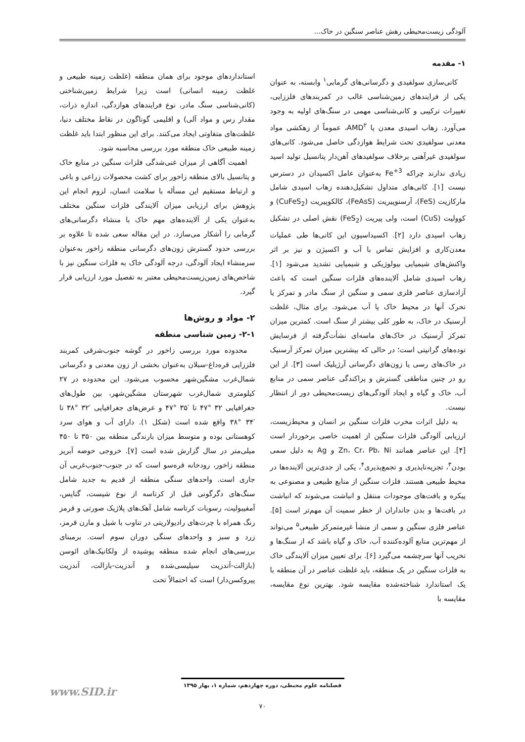آلودگی زیست‌محیطی رهش عناصر سنگین در خاک...
۱- مقدمه
کانی‌سازی سولفیدی و دگرسانی‌های گرمابی<sup>۱</sup> وابسته، به عنوان یکی از فرایندهای زمین‌شناسی غالب در کمربندهای فلززایی، تغییرات ترکیبی و کانی‌شناسی مهمی در سنگ‌های اولیه به وجود می‌آورد. زهاب اسیدی معدن یا AMD<sup>۲</sup>، عموماً از زهکشی مواد معدنی سولفیدی تحت شرایط هوازدگی حاصل می‌شود. کانی‌های سولفیدی غیرآهنی برخلاف سولفیدهای آهن‌دار پتانسیل تولید اسید زیادی ندارند چراکه Fe<sup>+3</sup> به‌عنوان عامل اکسیدان در دسترس نیست [۱]. کانی‌های متداول تشکیل‌دهنده زهاب اسیدی شامل مارکازیت (FeS)، آرسنوپیریت (FeAsS)، کالکوپیریت (CuFeS<sub>2</sub>) و کوولیت (CuS) است، ولی پیریت (FeS<sub>2</sub>) نقش اصلی در تشکیل زهاب اسیدی دارد [۲]. اکسیداسیون این کانی‌ها طی عملیات معدن‌کاری و افزایش تماس با آب و اکسیژن و نیز بر اثر واکنش‌های شیمیایی بیولوژیکی و شیمیایی تشدید می‌شود [۱]. زهاب اسیدی شامل آلاینده‌های فلزات سنگین است که باعث آزادسازی عناصر فلزی سمی و سنگین از سنگ مادر و تمرکز یا تحرک آنها در محیط خاک یا آب می‌شود. برای مثال، غلظت آرسنیک در خاک، به طور کلی بیشتر از سنگ است. کمترین میزان تمرکز آرسنیک در خاک‌های ماسه‌ای نشأت‌گرفته از فرسایش توده‌های گرانیتی است؛ در حالی که بیشترین میزان تمرکز آرسنیک در خاک‌های رسی یا زون‌های دگرسانی آرژیلیک است [۳]. از این رو در چنین مناطقی گسترش و پراکندگی عناصر سمی در منابع آب، خاک و گیاه و ایجاد آلودگی‌های زیست‌محیطی دور از انتظار نیست.
به دلیل اثرات مخرب فلزات سنگین بر انسان و محیط‌زیست، ارزیابی آلودگی فلزات سنگین از اهمیت خاصی برخوردار است [۴]. این عناصر همانند Zn، Cr، Pb، Ni و Ag به دلیل سمی بودن<sup>۳</sup>، تجزیه‌ناپذیری و تجمع‌پذیری<sup>۴</sup>، یکی از جدی‌ترین آلاینده‌ها در محیط طبیعی هستند. فلزات سنگین از منابع طبیعی و مصنوعی به پیکره و بافت‌های موجودات منتقل و انباشت می‌شوند که انباشت در بافت‌ها و بدن جانداران از خطر سمیت آن مهم‌تر است [۵]. عناصر فلزی سنگین و سمی از منشأ غیرمتمرکز طبیعی<sup>۵</sup> می‌تواند از مهم‌ترین منابع آلوده‌کننده آب، خاک و گیاه باشد که از سنگ‌ها و تخریب آنها سرچشمه می‌گیرد [۶]. برای تعیین میزان آلایندگی خاک به فلزات سنگین در یک منطقه، باید غلظت عناصر در آن منطقه با یک استاندارد شناخته‌شده مقایسه شود. بهترین نوع مقایسه، مقایسه با
استانداردهای موجود برای همان منطقه (غلظت زمینه طبیعی و غلظت زمینه انسانی) است زیرا شرایط زمین‌شناختی (کانی‌شناسی سنگ مادر، نوع فرایندهای هوازدگی، اندازه ذرات، مقدار رس و مواد آلی) و اقلیمی گوناگون در نقاط مختلف دنیا، غلظت‌های متفاوتی ایجاد می‌کنند. برای این منظور ابتدا باید غلظت زمینه طبیعی خاک منطقه مورد بررسی محاسبه شود.
اهمیت آگاهی از میزان غنی‌شدگی فلزات سنگین در منابع خاک و پتانسیل بالای منطقه زاخور برای کشت محصولات زراعی و باغی و ارتباط مستقیم این مسأله با سلامت انسان، لزوم انجام این پژوهش برای ارزیابی میزان آلایندگی فلزات سنگین مختلف به‌عنوان یکی از آلاینده‌های مهم خاک با منشاء دگرسانی‌های گرمابی را آشکار می‌سازد. در این مقاله سعی شده تا علاوه بر بررسی حدود گسترش زون‌های دگرسانی منطقه زاخور به‌عنوان سرمنشاء ایجاد آلودگی، درجه آلودگی خاک به فلزات سنگین نیز با شاخص‌های زمین‌زیست‌محیطی معتبر به تفصیل مورد ارزیابی قرار گیرد.
۲- مواد و روش‌ها
۲-۱- زمین شناسی منطقه
محدوده مورد بررسی زاخور در گوشه جنوب‌شرقی کمربند فلززایی قره‌داغ-سبلان به‌عنوان بخشی از زون معدنی و دگرسانی شمال‌غرب مشگین‌شهر محسوب می‌شود. این محدوده در ۲۷ کیلومتری شمال‌غرب شهرستان مشگین‌شهر، بین طول‌های جغرافیایی ۳۲ °۴۷ تا ′۳۵ °۴۷ و عرض‌های جغرافیایی ′۳۲ °۳۸ تا ′۳۴ °۳۸ واقع شده است (شکل ۱). دارای آب و هوای سرد کوهستانی بوده و متوسط میزان بارندگی منطقه بین ۳۵۰ تا ۴۵۰ میلی‌متر در سال گزارش شده است [۷]. خروجی حوضه آبریز منطقه زاخور، رودخانه قره‌سو است که در جنوب-جنوب‌غربی آن جاری است. واحدهای سنگی منطقه از قدیم به جدید شامل سنگ‌های دگرگونی قبل از کرتاسه از نوع شیست، گنایس، آمفیبولیت، رسوبات کرتاسه شامل آهک‌های پلاژیک صورتی و قرمز رنگ همراه با چرت‌های رادیولاریتی در تناوب با شیل و مارن قرمز، زرد و سبز و واحدهای سنگی دوران سوم است. برمبنای بررسی‌های انجام شده منطقه پوشیده از ولکانیک‌های ائوسن (بازالت-آندزیت سیلیسی‌شده و آندزیت-بازالت، آندزیت پیروکسن‌دار) است که احتمالاً تحت
فصلنامه علوم محیطی، دوره چهاردهم، شماره ۱، بهار ۱۳۹۵
www.SID.ir
۷۰